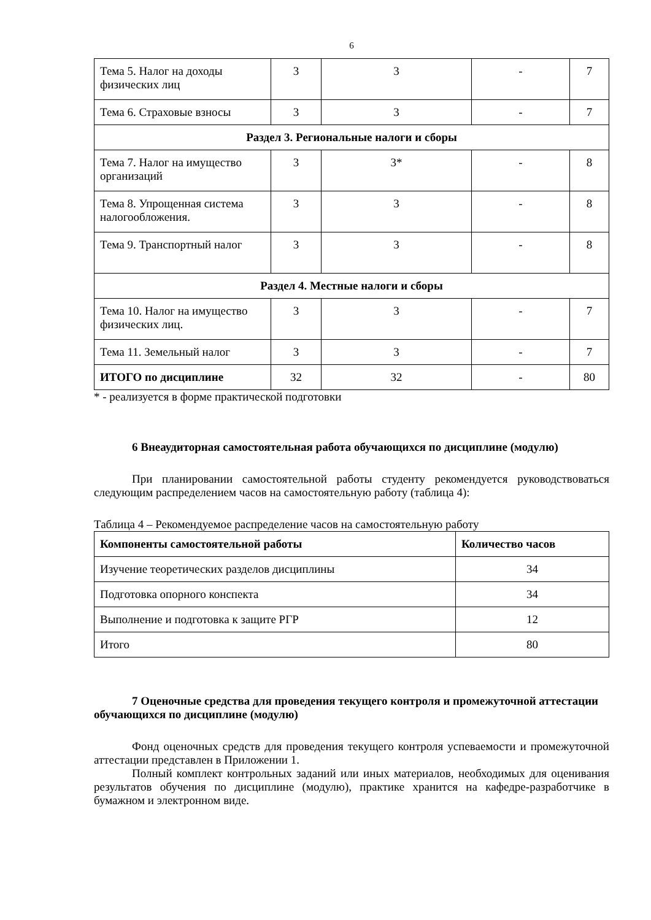6
| Тема 5. Налог на доходы физических лиц | 3 | 3 | - | 7 |
| Тема 6. Страховые взносы | 3 | 3 | - | 7 |
| Раздел 3. Региональные налоги и сборы | | | | |
| Тема 7. Налог на имущество организаций | 3 | 3* | - | 8 |
| Тема 8. Упрощенная система налогообложения. | 3 | 3 | - | 8 |
| Тема 9. Транспортный налог | 3 | 3 | - | 8 |
| Раздел 4. Местные налоги и сборы | | | | |
| Тема 10. Налог на имущество физических лиц. | 3 | 3 | - | 7 |
| Тема 11. Земельный налог | 3 | 3 | - | 7 |
| ИТОГО по дисциплине | 32 | 32 | - | 80 |
* - реализуется в форме практической подготовки
6 Внеаудиторная самостоятельная работа обучающихся по дисциплине (модулю)
При планировании самостоятельной работы студенту рекомендуется руководствоваться следующим распределением часов на самостоятельную работу (таблица 4):
Таблица 4 – Рекомендуемое распределение часов на самостоятельную работу
| Компоненты самостоятельной работы | Количество часов |
| --- | --- |
| Изучение теоретических разделов дисциплины | 34 |
| Подготовка опорного конспекта | 34 |
| Выполнение и подготовка к защите РГР | 12 |
| Итого | 80 |
7 Оценочные средства для проведения текущего контроля и промежуточной аттестации обучающихся по дисциплине (модулю)
Фонд оценочных средств для проведения текущего контроля успеваемости и промежуточной аттестации представлен в Приложении 1.
Полный комплект контрольных заданий или иных материалов, необходимых для оценивания результатов обучения по дисциплине (модулю), практике хранится на кафедре-разработчике в бумажном и электронном виде.